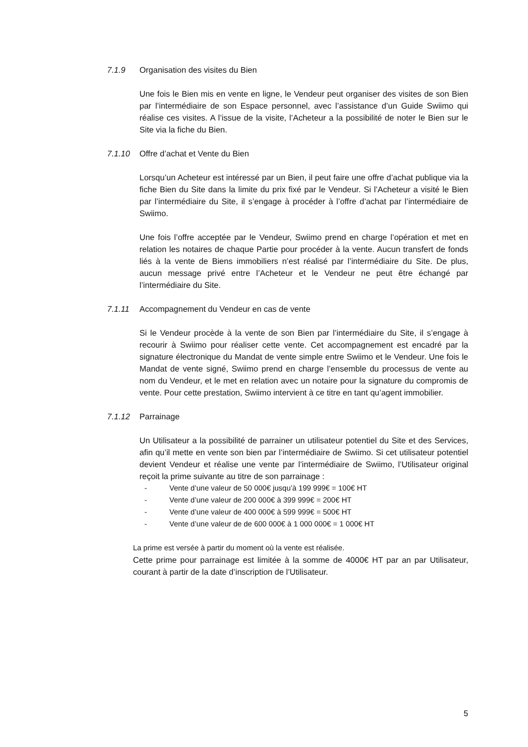7.1.9 Organisation des visites du Bien
Une fois le Bien mis en vente en ligne, le Vendeur peut organiser des visites de son Bien par l’intermédiaire de son Espace personnel, avec l’assistance d’un Guide Swiimo qui réalise ces visites. A l’issue de la visite, l’Acheteur a la possibilité de noter le Bien sur le Site via la fiche du Bien.
7.1.10 Offre d’achat et Vente du Bien
Lorsqu’un Acheteur est intéressé par un Bien, il peut faire une offre d’achat publique via la fiche Bien du Site dans la limite du prix fixé par le Vendeur. Si l’Acheteur a visité le Bien par l’intermédiaire du Site, il s’engage à procéder à l’offre d’achat par l’intermédiaire de Swiimo.
Une fois l’offre acceptée par le Vendeur, Swiimo prend en charge l’opération et met en relation les notaires de chaque Partie pour procéder à la vente. Aucun transfert de fonds liés à la vente de Biens immobiliers n’est réalisé par l’intermédiaire du Site. De plus, aucun message privé entre l’Acheteur et le Vendeur ne peut être échangé par l’intermédiaire du Site.
7.1.11 Accompagnement du Vendeur en cas de vente
Si le Vendeur procède à la vente de son Bien par l’intermédiaire du Site, il s’engage à recourir à Swiimo pour réaliser cette vente. Cet accompagnement est encadré par la signature électronique du Mandat de vente simple entre Swiimo et le Vendeur. Une fois le Mandat de vente signé, Swiimo prend en charge l’ensemble du processus de vente au nom du Vendeur, et le met en relation avec un notaire pour la signature du compromis de vente. Pour cette prestation, Swiimo intervient à ce titre en tant qu’agent immobilier.
7.1.12 Parrainage
Un Utilisateur a la possibilité de parrainer un utilisateur potentiel du Site et des Services, afin qu’il mette en vente son bien par l’intermédiaire de Swiimo. Si cet utilisateur potentiel devient Vendeur et réalise une vente par l’intermédiaire de Swiimo, l’Utilisateur original reçoit la prime suivante au titre de son parrainage :
- Vente d’une valeur de 50 000€ jusqu’à 199 999€ = 100€ HT
- Vente d’une valeur de 200 000€ à 399 999€ = 200€ HT
- Vente d’une valeur de 400 000€ à 599 999€ = 500€ HT
- Vente d’une valeur de de 600 000€ à 1 000 000€ = 1 000€ HT
La prime est versée à partir du moment où la vente est réalisée.
Cette prime pour parrainage est limitée à la somme de 4000€ HT par an par Utilisateur, courant à partir de la date d’inscription de l’Utilisateur.
5